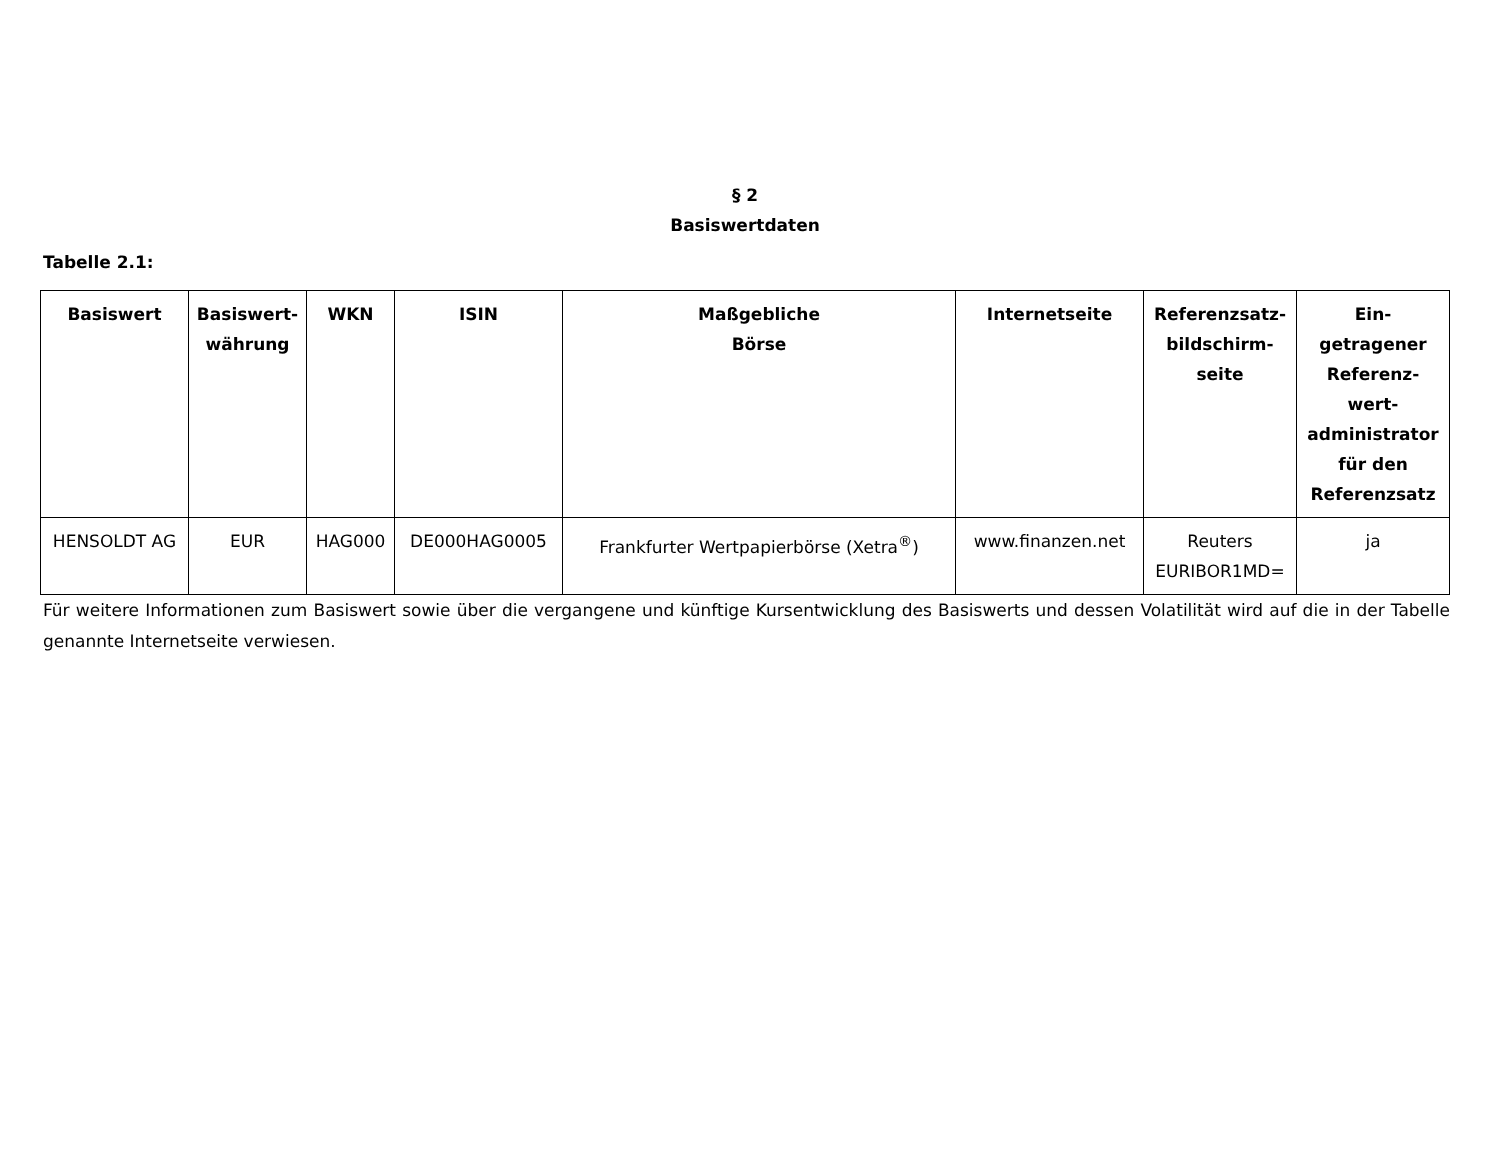§ 2
Basiswertdaten
Tabelle 2.1:
| Basiswert | Basiswert- währung | WKN | ISIN | Maßgebliche Börse | Internetseite | Referenzsatz- bildschirm- seite | Ein- getragener Referenz- wert- administrator für den Referenzsatz |
| --- | --- | --- | --- | --- | --- | --- | --- |
| HENSOLDT AG | EUR | HAG000 | DE000HAG0005 | Frankfurter Wertpapierbörse (Xetra<sup>®</sup>) | www.finanzen.net | Reuters EURIBOR1MD= | ja |
Für weitere Informationen zum Basiswert sowie über die vergangene und künftige Kursentwicklung des Basiswerts und dessen Volatilität wird auf die in der Tabelle genannte Internetseite verwiesen.